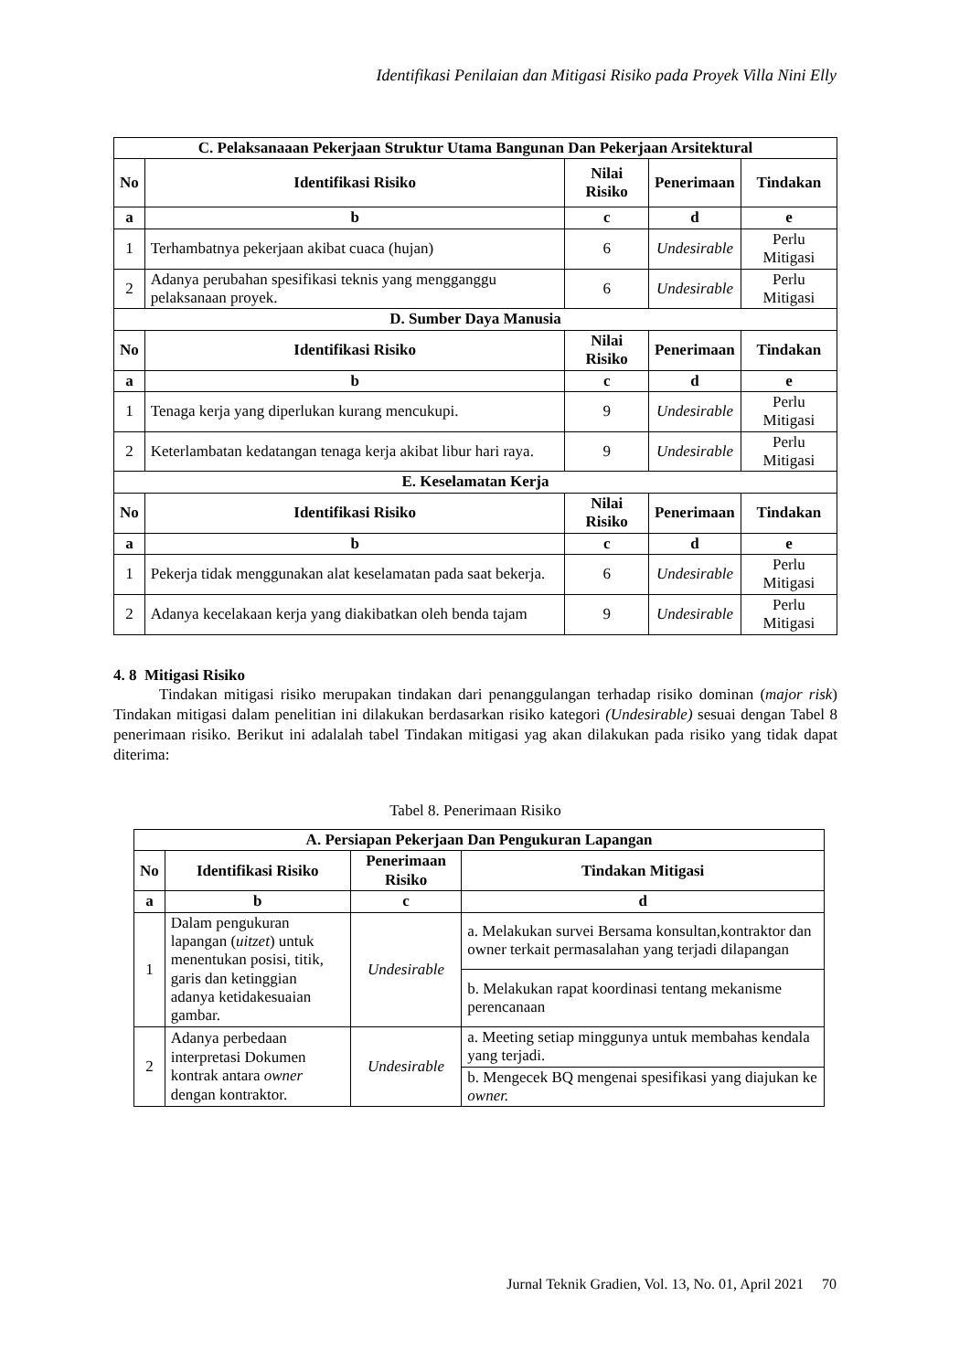Identifikasi Penilaian dan Mitigasi Risiko pada Proyek Villa Nini Elly
| C. Pelaksanaaan Pekerjaan Struktur Utama Bangunan Dan Pekerjaan Arsitektural | | | | |
| --- | --- | --- | --- | --- |
| No | Identifikasi Risiko | Nilai Risiko | Penerimaan | Tindakan |
| a | b | c | d | e |
| 1 | Terhambatnya pekerjaan akibat cuaca (hujan) | 6 | Undesirable | Perlu Mitigasi |
| 2 | Adanya perubahan spesifikasi teknis yang mengganggu pelaksanaan proyek. | 6 | Undesirable | Perlu Mitigasi |
| D. Sumber Daya Manusia | | | | |
| No | Identifikasi Risiko | Nilai Risiko | Penerimaan | Tindakan |
| a | b | c | d | e |
| 1 | Tenaga kerja yang diperlukan kurang mencukupi. | 9 | Undesirable | Perlu Mitigasi |
| 2 | Keterlambatan kedatangan tenaga kerja akibat libur hari raya. | 9 | Undesirable | Perlu Mitigasi |
| E. Keselamatan Kerja | | | | |
| No | Identifikasi Risiko | Nilai Risiko | Penerimaan | Tindakan |
| a | b | c | d | e |
| 1 | Pekerja tidak menggunakan alat keselamatan pada saat bekerja. | 6 | Undesirable | Perlu Mitigasi |
| 2 | Adanya kecelakaan kerja yang diakibatkan oleh benda tajam | 9 | Undesirable | Perlu Mitigasi |
4. 8 Mitigasi Risiko
Tindakan mitigasi risiko merupakan tindakan dari penanggulangan terhadap risiko dominan (major risk) Tindakan mitigasi dalam penelitian ini dilakukan berdasarkan risiko kategori (Undesirable) sesuai dengan Tabel 8 penerimaan risiko. Berikut ini adalalah tabel Tindakan mitigasi yag akan dilakukan pada risiko yang tidak dapat diterima:
Tabel 8. Penerimaan Risiko
| A. Persiapan Pekerjaan Dan Pengukuran Lapangan | | | |
| --- | --- | --- | --- |
| No | Identifikasi Risiko | Penerimaan Risiko | Tindakan Mitigasi |
| a | b | c | d |
| 1 | Dalam pengukuran lapangan ( uitzet ) untuk menentukan posisi, titik, garis dan ketinggian adanya ketidakesuaian gambar. | Undesirable | a. Melakukan survei Bersama konsultan,kontraktor dan owner terkait permasalahan yang terjadi dilapangan |
| | | | b. Melakukan rapat koordinasi tentang mekanisme perencanaan |
| 2 | Adanya perbedaan interpretasi Dokumen kontrak antara owner dengan kontraktor. | Undesirable | a. Meeting setiap minggunya untuk membahas kendala yang terjadi. |
| | | | b. Mengecek BQ mengenai spesifikasi yang diajukan ke owner. |
Jurnal Teknik Gradien, Vol. 13, No. 01, April 2021 70